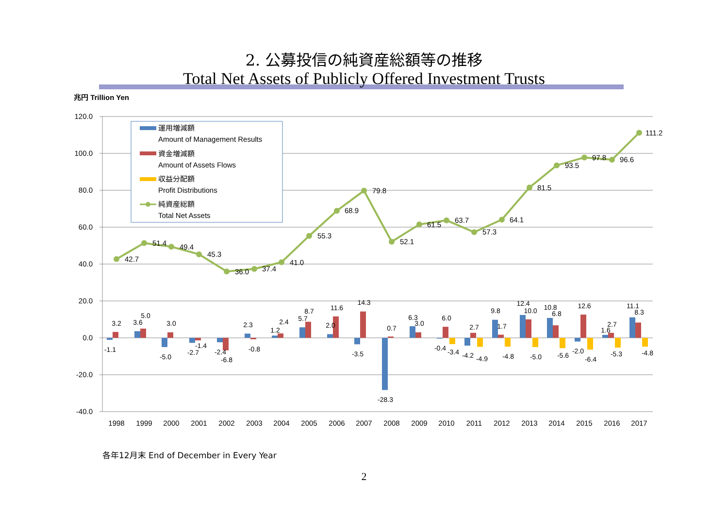2. 公募投信の純資産総額等の推移
Total Net Assets of Publicly Offered Investment Trusts
兆円 Trillion Yen
120.0
100.0
80.0
60.0
40.0
20.0
0.0
-20.0
-40.0
42.7
51.4
49.4
45.3
36.0
37.4
41.0
55.3
68.9
79.8
52.1
61.5
63.7
57.3
64.1
81.5
93.5
97.8
96.6
111.2
-1.1
3.2
3.6
5.0
-5.0
3.0
-2.7
-1.4
-2.4
-6.8
2.3
-0.8
1.2
2.4
5.7
8.7
2.0
11.6
-3.5
14.3
-28.3
0.7
6.3
3.0
-0.4
6.0
-3.4
-4.2
2.7
-4.9
9.8
1.7
-4.8
12.4
10.0
-5.0
10.8
6.8
-5.6
-2.0
12.6
-6.4
1.6
2.7
-5.3
11.1
8.3
-4.8
1998
1999
2000
2001
2002
2003
2004
2005
2006
2007
2008
2009
2010
2011
2012
2013
2014
2015
2016
2017
運用増減額
Amount of Management Results
資金増減額
Amount of Assets Flows
収益分配額
Profit Distributions
純資産総額
Total Net Assets
各年12月末 End of December in Every Year
2